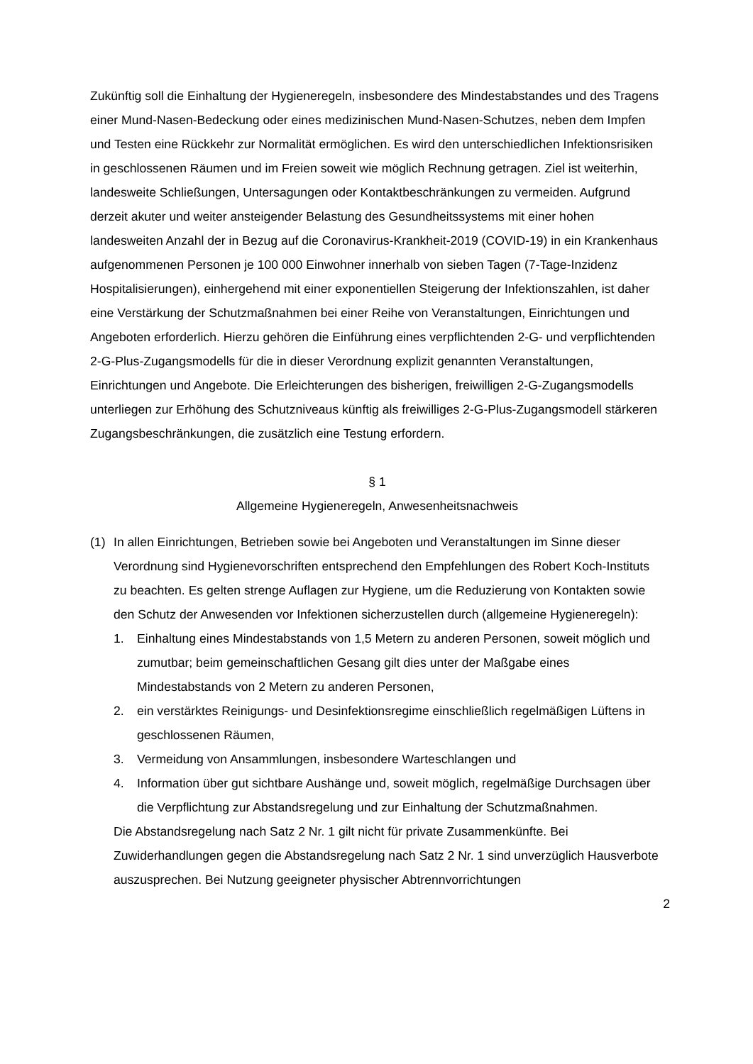Zukünftig soll die Einhaltung der Hygieneregeln, insbesondere des Mindestabstandes und des Tragens einer Mund-Nasen-Bedeckung oder eines medizinischen Mund-Nasen-Schutzes, neben dem Impfen und Testen eine Rückkehr zur Normalität ermöglichen. Es wird den unterschiedlichen Infektionsrisiken in geschlossenen Räumen und im Freien soweit wie möglich Rechnung getragen. Ziel ist weiterhin, landesweite Schließungen, Untersagungen oder Kontaktbeschränkungen zu vermeiden. Aufgrund derzeit akuter und weiter ansteigender Belastung des Gesundheitssystems mit einer hohen landesweiten Anzahl der in Bezug auf die Coronavirus-Krankheit-2019 (COVID-19) in ein Krankenhaus aufgenommenen Personen je 100 000 Einwohner innerhalb von sieben Tagen (7-Tage-Inzidenz Hospitalisierungen), einhergehend mit einer exponentiellen Steigerung der Infektionszahlen, ist daher eine Verstärkung der Schutzmaßnahmen bei einer Reihe von Veranstaltungen, Einrichtungen und Angeboten erforderlich. Hierzu gehören die Einführung eines verpflichtenden 2-G- und verpflichtenden 2-G-Plus-Zugangsmodells für die in dieser Verordnung explizit genannten Veranstaltungen, Einrichtungen und Angebote. Die Erleichterungen des bisherigen, freiwilligen 2-G-Zugangsmodells unterliegen zur Erhöhung des Schutzniveaus künftig als freiwilliges 2-G-Plus-Zugangsmodell stärkeren Zugangsbeschränkungen, die zusätzlich eine Testung erfordern.
§ 1
Allgemeine Hygieneregeln, Anwesenheitsnachweis
(1) In allen Einrichtungen, Betrieben sowie bei Angeboten und Veranstaltungen im Sinne dieser Verordnung sind Hygienevorschriften entsprechend den Empfehlungen des Robert Koch-Instituts zu beachten. Es gelten strenge Auflagen zur Hygiene, um die Reduzierung von Kontakten sowie den Schutz der Anwesenden vor Infektionen sicherzustellen durch (allgemeine Hygieneregeln):
1. Einhaltung eines Mindestabstands von 1,5 Metern zu anderen Personen, soweit möglich und zumutbar; beim gemeinschaftlichen Gesang gilt dies unter der Maßgabe eines Mindestabstands von 2 Metern zu anderen Personen,
2. ein verstärktes Reinigungs- und Desinfektionsregime einschließlich regelmäßigen Lüftens in geschlossenen Räumen,
3. Vermeidung von Ansammlungen, insbesondere Warteschlangen und
4. Information über gut sichtbare Aushänge und, soweit möglich, regelmäßige Durchsagen über die Verpflichtung zur Abstandsregelung und zur Einhaltung der Schutzmaßnahmen.
Die Abstandsregelung nach Satz 2 Nr. 1 gilt nicht für private Zusammenkünfte. Bei Zuwiderhandlungen gegen die Abstandsregelung nach Satz 2 Nr. 1 sind unverzüglich Hausverbote auszusprechen. Bei Nutzung geeigneter physischer Abtrennvorrichtungen
2